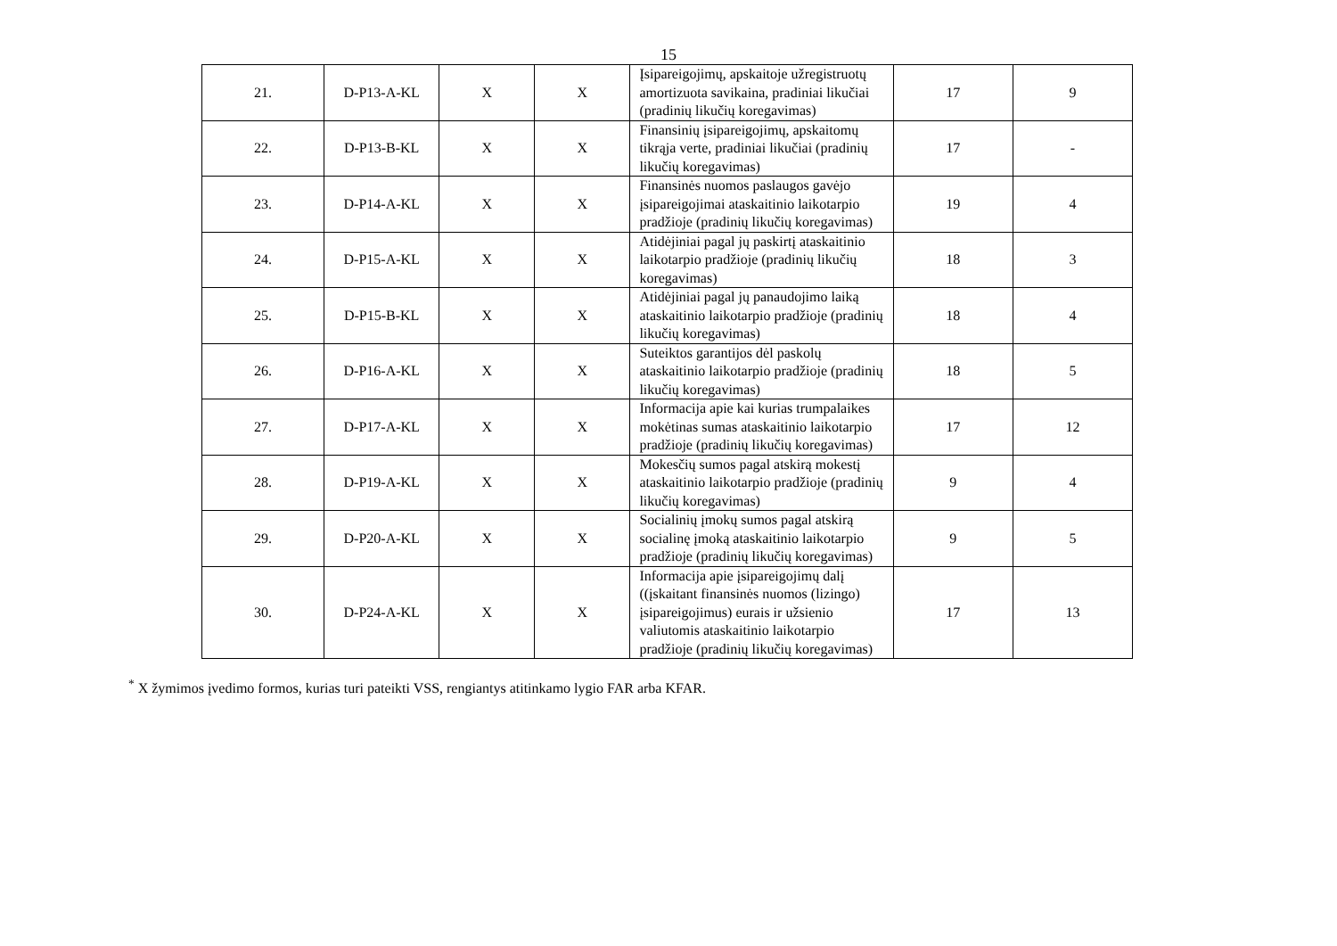15
| 21. | D-P13-A-KL | X | X | Įsipareigojimų, apskaitoje užregistruotų amortizuota savikaina, pradiniai likučiai (pradinių likučių koregavimas) | 17 | 9 |
| 22. | D-P13-B-KL | X | X | Finansinių įsipareigojimų, apskaitomų tikrąja verte, pradiniai likučiai (pradinių likučių koregavimas) | 17 | - |
| 23. | D-P14-A-KL | X | X | Finansinės nuomos paslaugos gavėjo įsipareigojimai ataskaitinio laikotarpio pradžioje (pradinių likučių koregavimas) | 19 | 4 |
| 24. | D-P15-A-KL | X | X | Atidėjiniai pagal jų paskirtį ataskaitinio laikotarpio pradžioje (pradinių likučių koregavimas) | 18 | 3 |
| 25. | D-P15-B-KL | X | X | Atidėjiniai pagal jų panaudojimo laiką ataskaitinio laikotarpio pradžioje (pradinių likučių koregavimas) | 18 | 4 |
| 26. | D-P16-A-KL | X | X | Suteiktos garantijos dėl paskolų ataskaitinio laikotarpio pradžioje (pradinių likučių koregavimas) | 18 | 5 |
| 27. | D-P17-A-KL | X | X | Informacija apie kai kurias trumpalaikes mokėtinas sumas ataskaitinio laikotarpio pradžioje (pradinių likučių koregavimas) | 17 | 12 |
| 28. | D-P19-A-KL | X | X | Mokesčių sumos pagal atskirą mokestį ataskaitinio laikotarpio pradžioje (pradinių likučių koregavimas) | 9 | 4 |
| 29. | D-P20-A-KL | X | X | Socialinių įmokų sumos pagal atskirą socialinę įmoką ataskaitinio laikotarpio pradžioje (pradinių likučių koregavimas) | 9 | 5 |
| 30. | D-P24-A-KL | X | X | Informacija apie įsipareigojimų dalį ((įskaitant finansinės nuomos (lizingo) įsipareigojimus) eurais ir užsienio valiutomis ataskaitinio laikotarpio pradžioje (pradinių likučių koregavimas) | 17 | 13 |
<sup>*</sup> X žymimos įvedimo formos, kurias turi pateikti VSS, rengiantys atitinkamo lygio FAR arba KFAR.